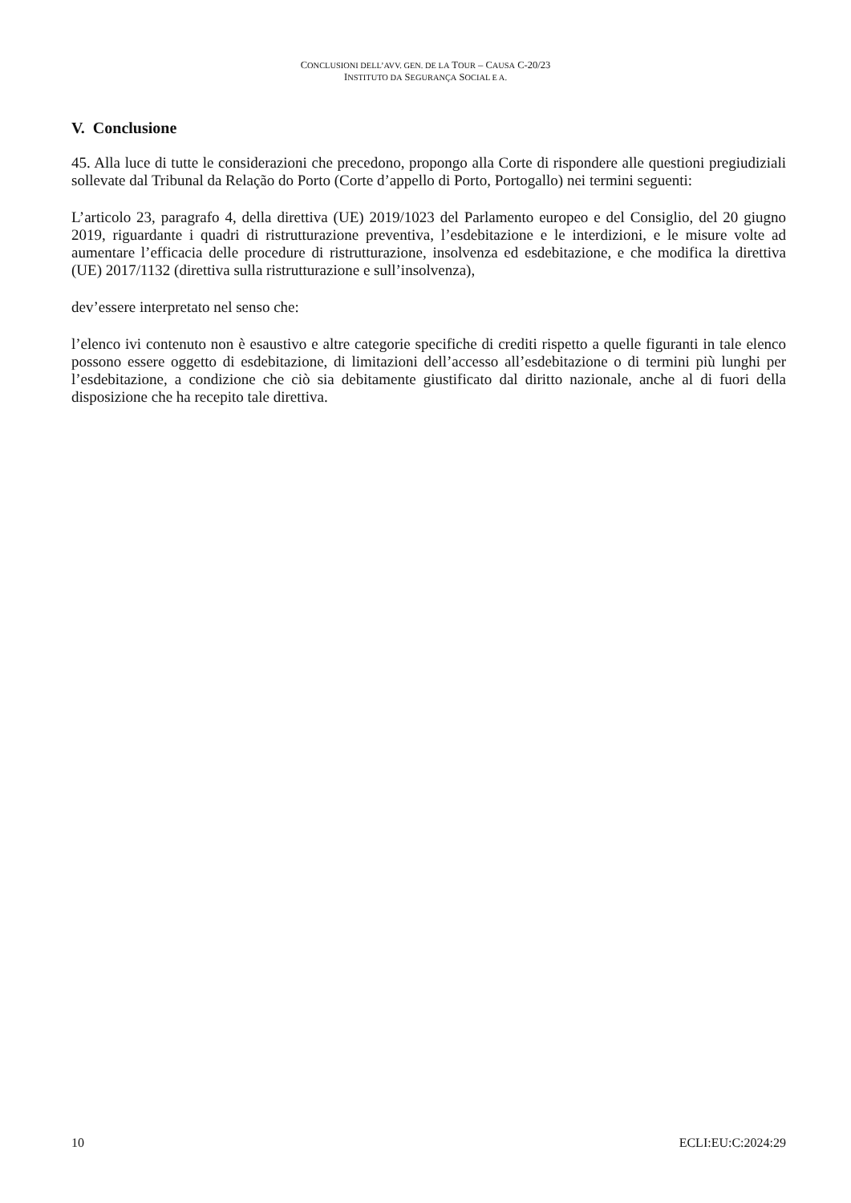CONCLUSIONI DELL’AVV. GEN. DE LA TOUR – CAUSA C-20/23
INSTITUTO DA SEGURANÇA SOCIAL E A.
V. Conclusione
45. Alla luce di tutte le considerazioni che precedono, propongo alla Corte di rispondere alle questioni pregiudiziali sollevate dal Tribunal da Relação do Porto (Corte d’appello di Porto, Portogallo) nei termini seguenti:
L’articolo 23, paragrafo 4, della direttiva (UE) 2019/1023 del Parlamento europeo e del Consiglio, del 20 giugno 2019, riguardante i quadri di ristrutturazione preventiva, l’esdebitazione e le interdizioni, e le misure volte ad aumentare l’efficacia delle procedure di ristrutturazione, insolvenza ed esdebitazione, e che modifica la direttiva (UE) 2017/1132 (direttiva sulla ristrutturazione e sull’insolvenza),
dev’essere interpretato nel senso che:
l’elenco ivi contenuto non è esaustivo e altre categorie specifiche di crediti rispetto a quelle figuranti in tale elenco possono essere oggetto di esdebitazione, di limitazioni dell’accesso all’esdebitazione o di termini più lunghi per l’esdebitazione, a condizione che ciò sia debitamente giustificato dal diritto nazionale, anche al di fuori della disposizione che ha recepito tale direttiva.
10 ECLI:EU:C:2024:29